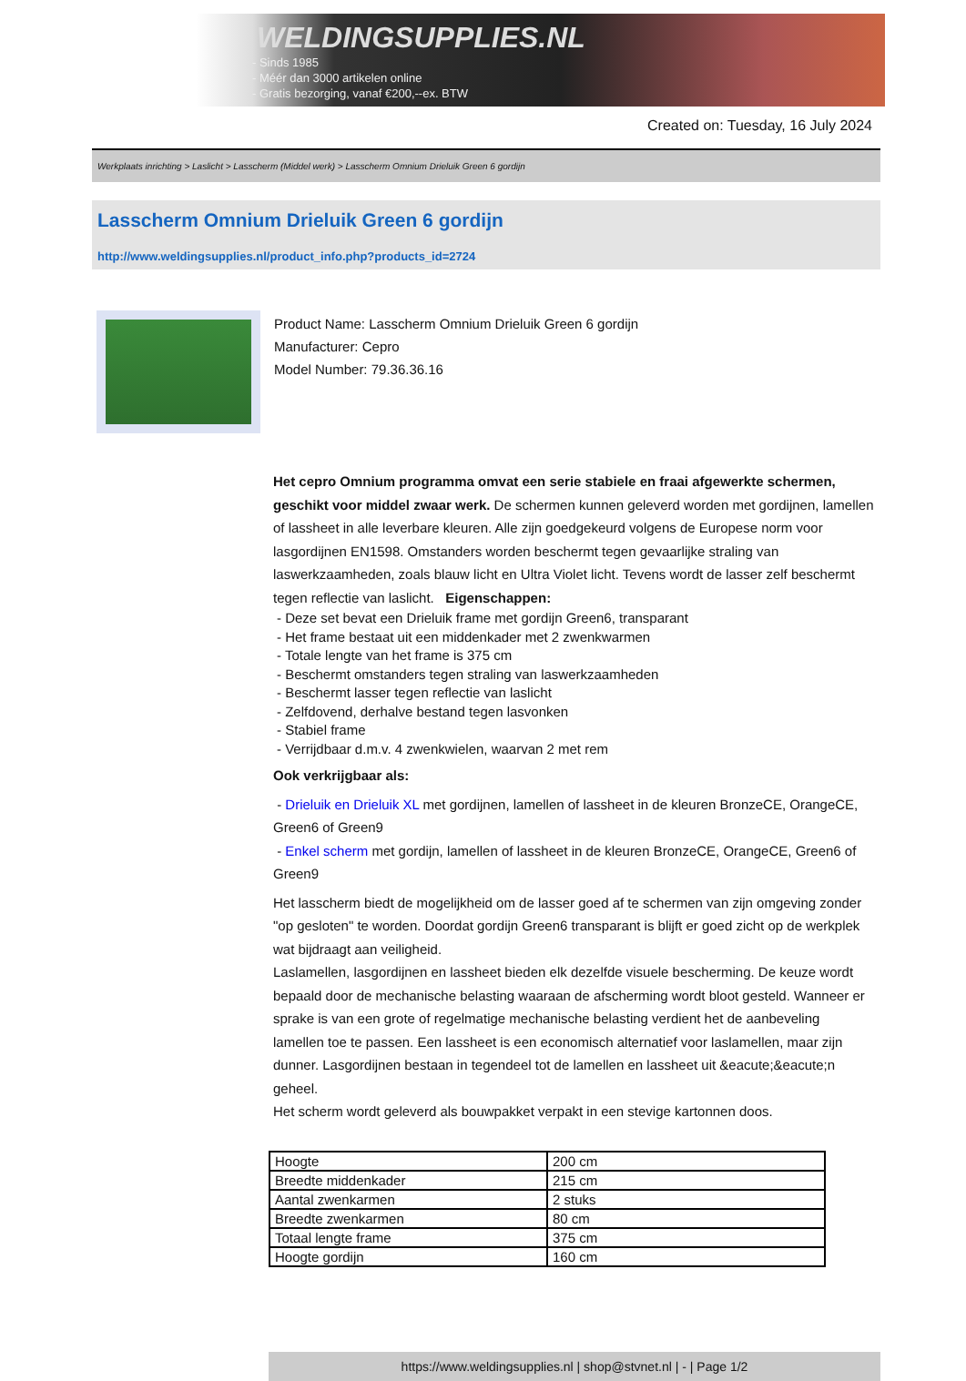WELDINGSUPPLIES.NL
- Sinds 1985
- Méér dan 3000 artikelen online
- Gratis bezorging, vanaf €200,--ex. BTW
Created on: Tuesday, 16 July 2024
Werkplaats inrichting > Laslicht > Lasscherm (Middel werk) > Lasscherm Omnium Drieluik Green 6 gordijn
Lasscherm Omnium Drieluik Green 6 gordijn
http://www.weldingsupplies.nl/product_info.php?products_id=2724
Product Name: Lasscherm Omnium Drieluik Green 6 gordijn
Manufacturer: Cepro
Model Number: 79.36.36.16
Het cepro Omnium programma omvat een serie stabiele en fraai afgewerkte schermen, geschikt voor middel zwaar werk. De schermen kunnen geleverd worden met gordijnen, lamellen of lassheet in alle leverbare kleuren. Alle zijn goedgekeurd volgens de Europese norm voor lasgordijnen EN1598. Omstanders worden beschermt tegen gevaarlijke straling van laswerkzaamheden, zoals blauw licht en Ultra Violet licht. Tevens wordt de lasser zelf beschermt tegen reflectie van laslicht. Eigenschappen:
- Deze set bevat een Drieluik frame met gordijn Green6, transparant
- Het frame bestaat uit een middenkader met 2 zwenkwarmen
- Totale lengte van het frame is 375 cm
- Beschermt omstanders tegen straling van laswerkzaamheden
- Beschermt lasser tegen reflectie van laslicht
- Zelfdovend, derhalve bestand tegen lasvonken
- Stabiel frame
- Verrijdbaar d.m.v. 4 zwenkwielen, waarvan 2 met rem
Ook verkrijgbaar als:
- Drieluik en Drieluik XL met gordijnen, lamellen of lassheet in de kleuren BronzeCE, OrangeCE, Green6 of Green9
- Enkel scherm met gordijn, lamellen of lassheet in de kleuren BronzeCE, OrangeCE, Green6 of Green9
Het lasscherm biedt de mogelijkheid om de lasser goed af te schermen van zijn omgeving zonder "op gesloten" te worden. Doordat gordijn Green6 transparant is blijft er goed zicht op de werkplek wat bijdraagt aan veiligheid.
Laslamellen, lasgordijnen en lassheet bieden elk dezelfde visuele bescherming. De keuze wordt bepaald door de mechanische belasting waaraan de afscherming wordt bloot gesteld. Wanneer er sprake is van een grote of regelmatige mechanische belasting verdient het de aanbeveling lamellen toe te passen. Een lassheet is een economisch alternatief voor laslamellen, maar zijn dunner. Lasgordijnen bestaan in tegendeel tot de lamellen en lassheet uit &eacute;&eacute;n geheel.
Het scherm wordt geleverd als bouwpakket verpakt in een stevige kartonnen doos.
| Hoogte | 200 cm |
| Breedte middenkader | 215 cm |
| Aantal zwenkarmen | 2 stuks |
| Breedte zwenkarmen | 80 cm |
| Totaal lengte frame | 375 cm |
| Hoogte gordijn | 160 cm |
https://www.weldingsupplies.nl | shop@stvnet.nl | - | Page 1/2